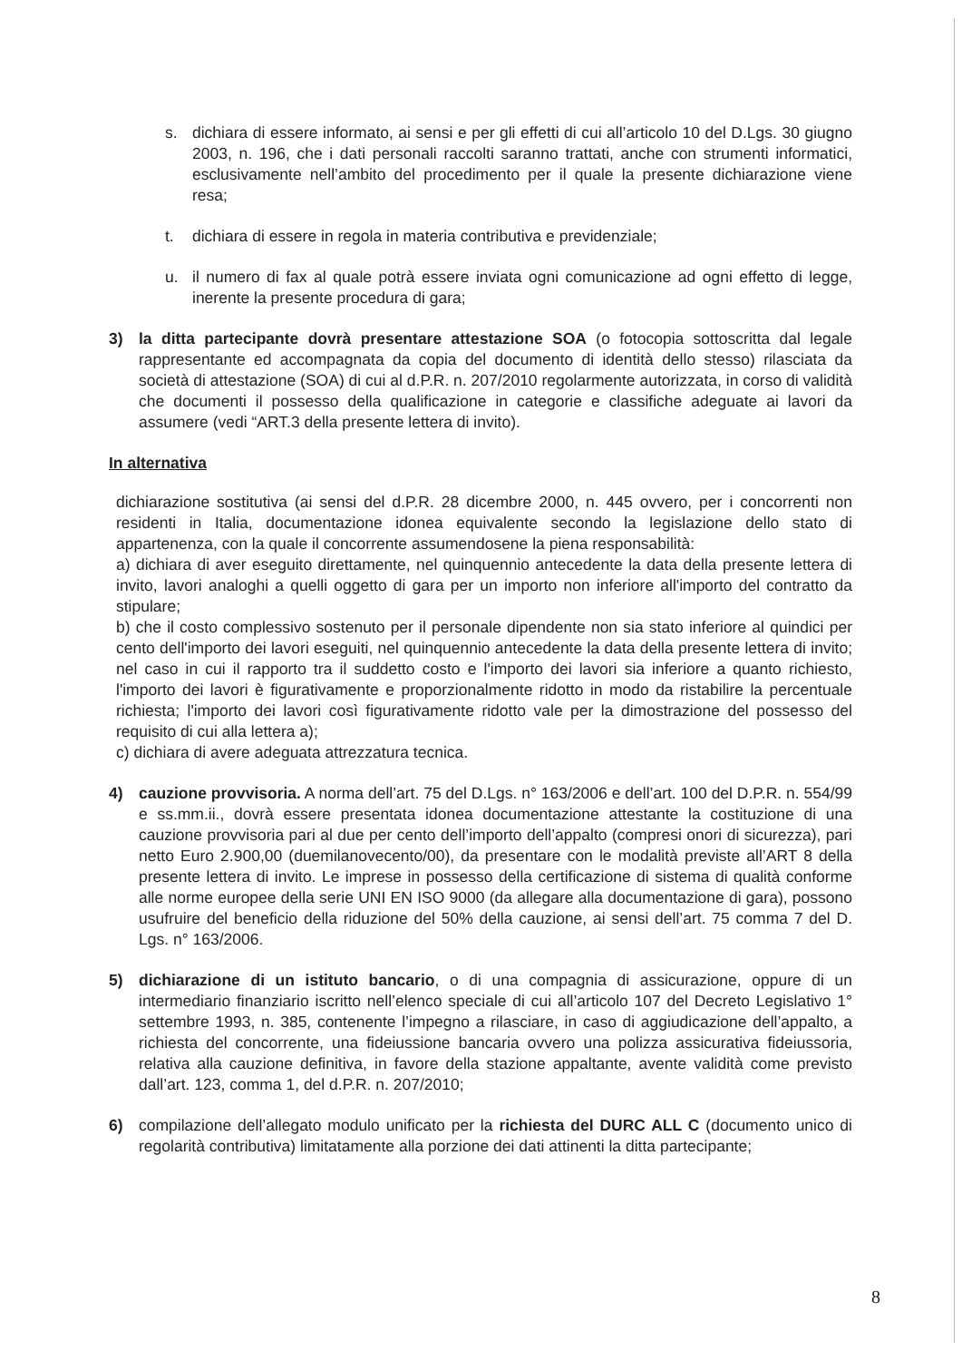s. dichiara di essere informato, ai sensi e per gli effetti di cui all’articolo 10 del D.Lgs. 30 giugno 2003, n. 196, che i dati personali raccolti saranno trattati, anche con strumenti informatici, esclusivamente nell’ambito del procedimento per il quale la presente dichiarazione viene resa;
t. dichiara di essere in regola in materia contributiva e previdenziale;
u. il numero di fax al quale potrà essere inviata ogni comunicazione ad ogni effetto di legge, inerente la presente procedura di gara;
3) la ditta partecipante dovrà presentare attestazione SOA (o fotocopia sottoscritta dal legale rappresentante ed accompagnata da copia del documento di identità dello stesso) rilasciata da società di attestazione (SOA) di cui al d.P.R. n. 207/2010 regolarmente autorizzata, in corso di validità che documenti il possesso della qualificazione in categorie e classifiche adeguate ai lavori da assumere (vedi “ART.3 della presente lettera di invito).
In alternativa
dichiarazione sostitutiva (ai sensi del d.P.R. 28 dicembre 2000, n. 445 ovvero, per i concorrenti non residenti in Italia, documentazione idonea equivalente secondo la legislazione dello stato di appartenenza, con la quale il concorrente assumendosene la piena responsabilità:
a) dichiara di aver eseguito direttamente, nel quinquennio antecedente la data della presente lettera di invito, lavori analoghi a quelli oggetto di gara per un importo non inferiore all'importo del contratto da stipulare;
b) che il costo complessivo sostenuto per il personale dipendente non sia stato inferiore al quindici per cento dell'importo dei lavori eseguiti, nel quinquennio antecedente la data della presente lettera di invito; nel caso in cui il rapporto tra il suddetto costo e l'importo dei lavori sia inferiore a quanto richiesto, l'importo dei lavori è figurativamente e proporzionalmente ridotto in modo da ristabilire la percentuale richiesta; l'importo dei lavori così figurativamente ridotto vale per la dimostrazione del possesso del requisito di cui alla lettera a);
c) dichiara di avere adeguata attrezzatura tecnica.
4) cauzione provvisoria. A norma dell’art. 75 del D.Lgs. n° 163/2006 e dell’art. 100 del D.P.R. n. 554/99 e ss.mm.ii., dovrà essere presentata idonea documentazione attestante la costituzione di una cauzione provvisoria pari al due per cento dell’importo dell’appalto (compresi onori di sicurezza), pari netto Euro 2.900,00 (duemilanovecento/00), da presentare con le modalità previste all’ART 8 della presente lettera di invito. Le imprese in possesso della certificazione di sistema di qualità conforme alle norme europee della serie UNI EN ISO 9000 (da allegare alla documentazione di gara), possono usufruire del beneficio della riduzione del 50% della cauzione, ai sensi dell’art. 75 comma 7 del D. Lgs. n° 163/2006.
5) dichiarazione di un istituto bancario, o di una compagnia di assicurazione, oppure di un intermediario finanziario iscritto nell’elenco speciale di cui all’articolo 107 del Decreto Legislativo 1° settembre 1993, n. 385, contenente l’impegno a rilasciare, in caso di aggiudicazione dell’appalto, a richiesta del concorrente, una fideiussione bancaria ovvero una polizza assicurativa fideiussoria, relativa alla cauzione definitiva, in favore della stazione appaltante, avente validità come previsto dall’art. 123, comma 1, del d.P.R. n. 207/2010;
6) compilazione dell’allegato modulo unificato per la richiesta del DURC ALL C (documento unico di regolarità contributiva) limitatamente alla porzione dei dati attinenti la ditta partecipante;
8